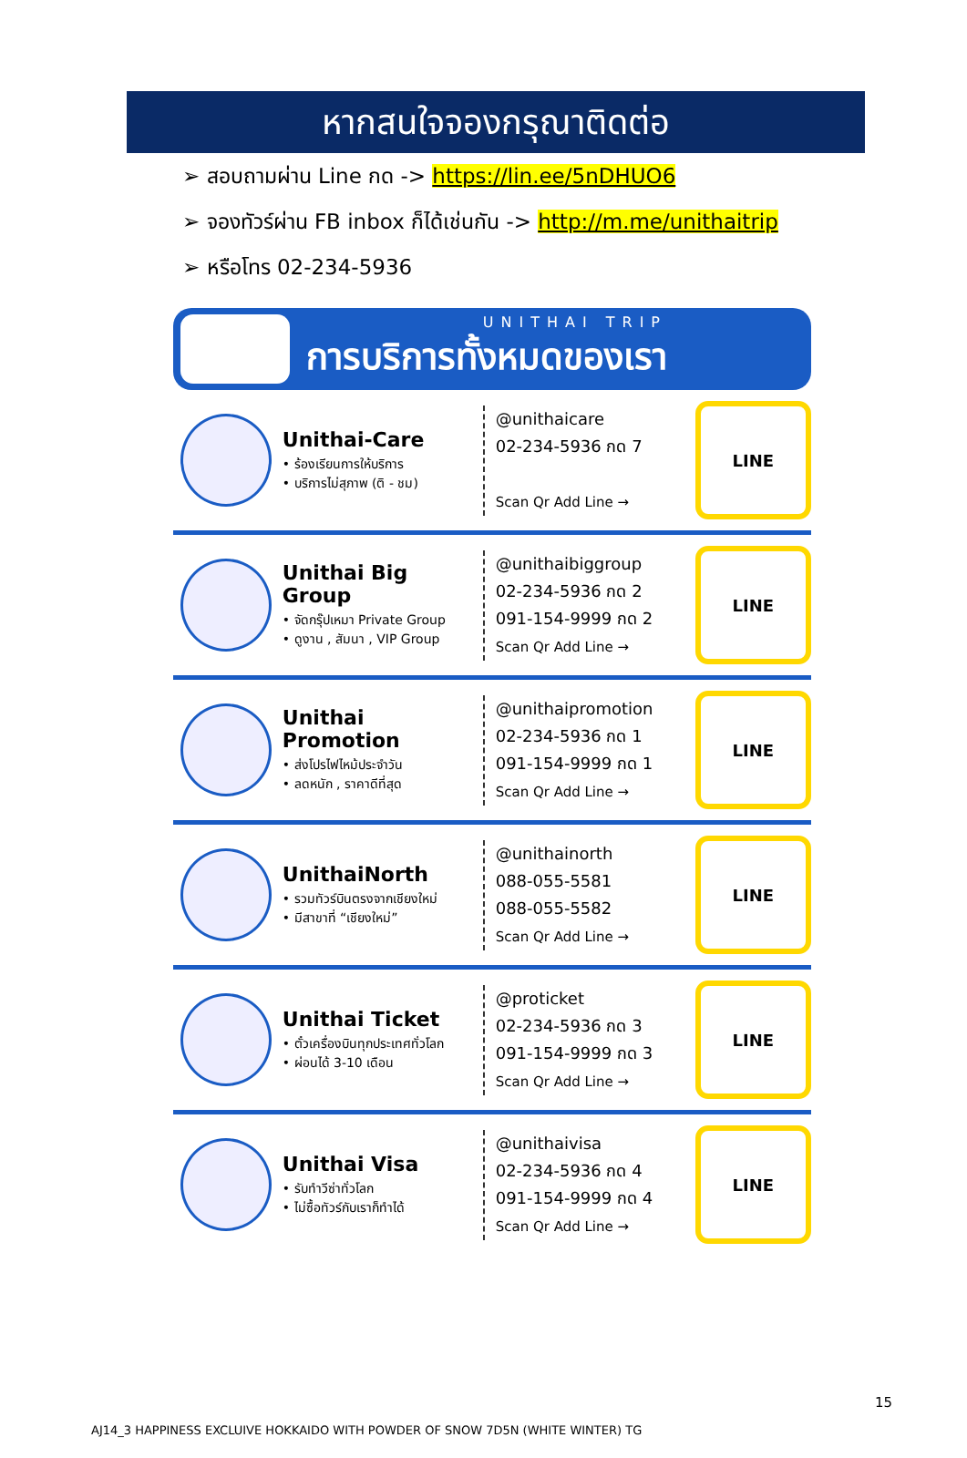หากสนใจจองกรุณาติดต่อ
➢ สอบถามผ่าน Line กด -> https://lin.ee/5nDHUO6
➢ จองทัวร์ผ่าน FB inbox ก็ได้เช่นกัน -> http://m.me/unithaitrip
➢ หรือโทร 02-234-5936
UNITHAI TRIP
การบริการทั้งหมดของเรา
Unithai-Care
• ร้องเรียนการให้บริการ
• บริการไม่สุภาพ (ติ - ชม)
@unithaicare
02-234-5936 กด 7
Scan Qr Add Line →
LINE
Unithai Big Group
• จัดกรุ๊ปเหมา Private Group
• ดูงาน , สัมนา , VIP Group
@unithaibiggroup
02-234-5936 กด 2
091-154-9999 กด 2
Scan Qr Add Line →
LINE
Unithai Promotion
• ส่งโปรไฟไหม้ประจำวัน
• ลดหนัก , ราคาดีที่สุด
@unithaipromotion
02-234-5936 กด 1
091-154-9999 กด 1
Scan Qr Add Line →
LINE
UnithaiNorth
• รวมทัวร์บินตรงจากเชียงใหม่
• มีสาขาที่ “เชียงใหม่”
@unithainorth
088-055-5581
088-055-5582
Scan Qr Add Line →
LINE
Unithai Ticket
• ตั๋วเครื่องบินทุกประเทศทั่วโลก
• ผ่อนได้ 3-10 เดือน
@proticket
02-234-5936 กด 3
091-154-9999 กด 3
Scan Qr Add Line →
LINE
Unithai Visa
• รับทำวีซ่าทั่วโลก
• ไม่ซื้อทัวร์กับเราก็ทำได้
@unithaivisa
02-234-5936 กด 4
091-154-9999 กด 4
Scan Qr Add Line →
LINE
15
AJ14_3 HAPPINESS EXCLUIVE HOKKAIDO WITH POWDER OF SNOW 7D5N (WHITE WINTER) TG